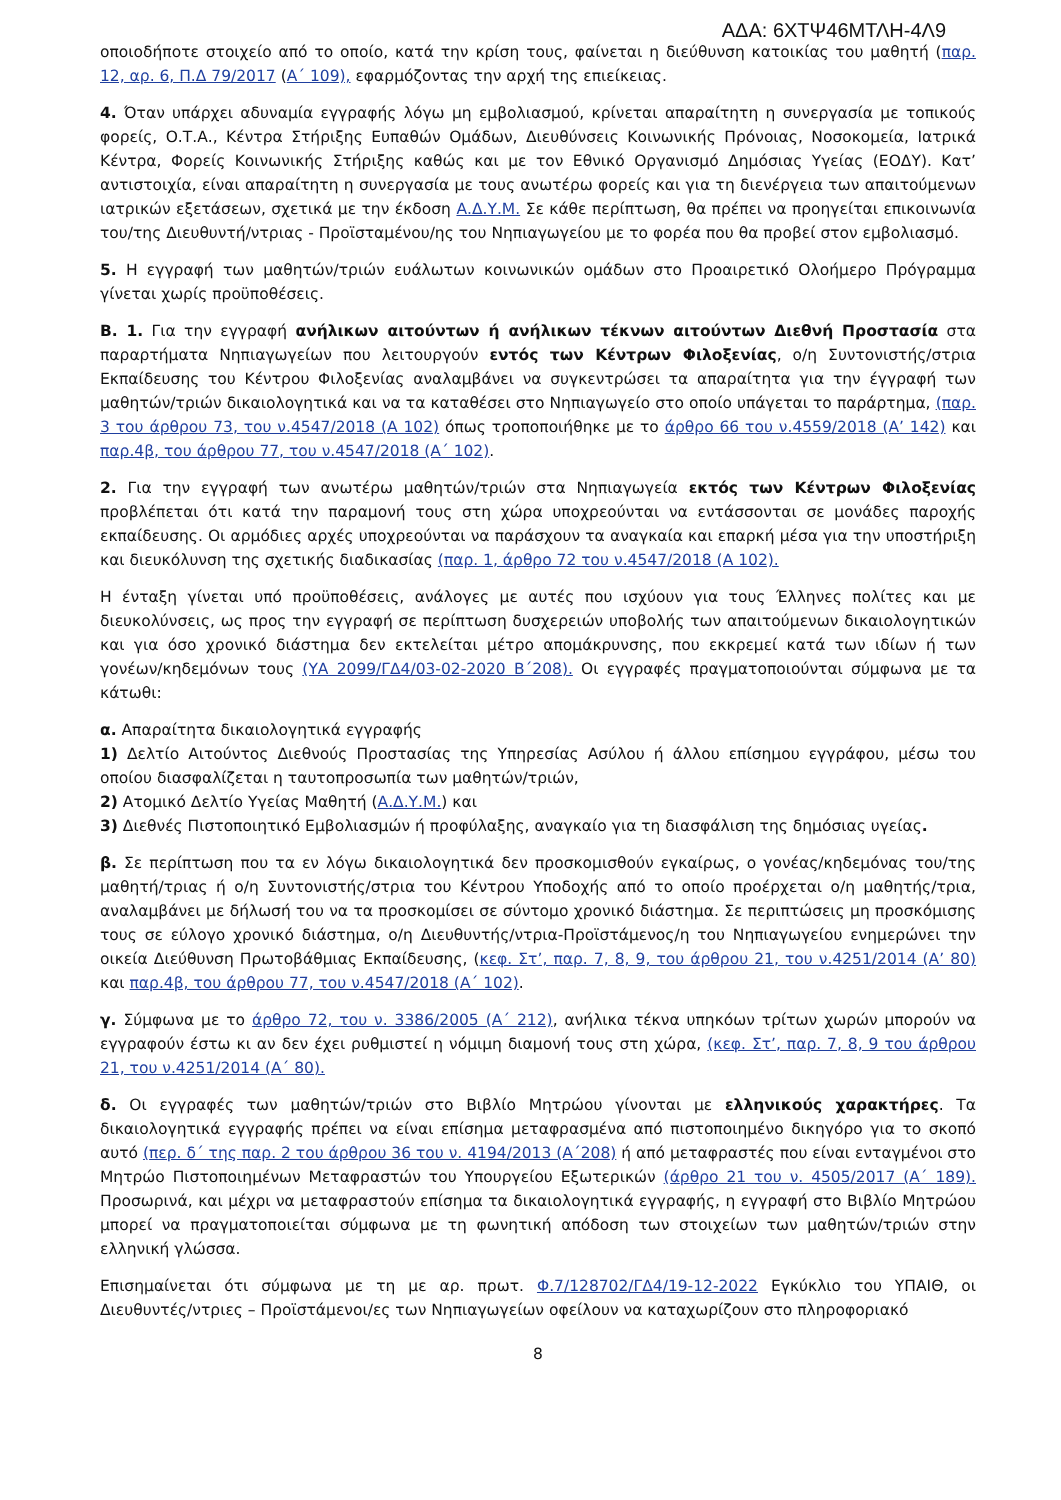ΑΔΑ: 6ΧΤΨ46ΜΤΛΗ-4Λ9
οποιοδήποτε στοιχείο από το οποίο, κατά την κρίση τους, φαίνεται η διεύθυνση κατοικίας του μαθητή (παρ. 12, αρ. 6, Π.Δ 79/2017 (Α΄ 109), εφαρμόζοντας την αρχή της επιείκειας.
4. Όταν υπάρχει αδυναμία εγγραφής λόγω μη εμβολιασμού, κρίνεται απαραίτητη η συνεργασία με τοπικούς φορείς, Ο.Τ.Α., Κέντρα Στήριξης Ευπαθών Ομάδων, Διευθύνσεις Κοινωνικής Πρόνοιας, Νοσοκομεία, Ιατρικά Κέντρα, Φορείς Κοινωνικής Στήριξης καθώς και με τον Εθνικό Οργανισμό Δημόσιας Υγείας (ΕΟΔΥ). Κατ’ αντιστοιχία, είναι απαραίτητη η συνεργασία με τους ανωτέρω φορείς και για τη διενέργεια των απαιτούμενων ιατρικών εξετάσεων, σχετικά με την έκδοση Α.Δ.Υ.Μ. Σε κάθε περίπτωση, θα πρέπει να προηγείται επικοινωνία του/της Διευθυντή/ντριας - Προϊσταμένου/ης του Νηπιαγωγείου με το φορέα που θα προβεί στον εμβολιασμό.
5. Η εγγραφή των μαθητών/τριών ευάλωτων κοινωνικών ομάδων στο Προαιρετικό Ολοήμερο Πρόγραμμα γίνεται χωρίς προϋποθέσεις.
Β. 1. Για την εγγραφή ανήλικων αιτούντων ή ανήλικων τέκνων αιτούντων Διεθνή Προστασία στα παραρτήματα Νηπιαγωγείων που λειτουργούν εντός των Κέντρων Φιλοξενίας, ο/η Συντονιστής/στρια Εκπαίδευσης του Κέντρου Φιλοξενίας αναλαμβάνει να συγκεντρώσει τα απαραίτητα για την έγγραφή των μαθητών/τριών δικαιολογητικά και να τα καταθέσει στο Νηπιαγωγείο στο οποίο υπάγεται το παράρτημα, (παρ. 3 του άρθρου 73, του ν.4547/2018 (Α 102) όπως τροποποιήθηκε με το άρθρο 66 του ν.4559/2018 (Α’ 142) και παρ.4β, του άρθρου 77, του ν.4547/2018 (Α΄ 102).
2. Για την εγγραφή των ανωτέρω μαθητών/τριών στα Νηπιαγωγεία εκτός των Κέντρων Φιλοξενίας προβλέπεται ότι κατά την παραμονή τους στη χώρα υποχρεούνται να εντάσσονται σε μονάδες παροχής εκπαίδευσης. Οι αρμόδιες αρχές υποχρεούνται να παράσχουν τα αναγκαία και επαρκή μέσα για την υποστήριξη και διευκόλυνση της σχετικής διαδικασίας (παρ. 1, άρθρο 72 του ν.4547/2018 (Α 102).
Η ένταξη γίνεται υπό προϋποθέσεις, ανάλογες με αυτές που ισχύουν για τους Έλληνες πολίτες και με διευκολύνσεις, ως προς την εγγραφή σε περίπτωση δυσχερειών υποβολής των απαιτούμενων δικαιολογητικών και για όσο χρονικό διάστημα δεν εκτελείται μέτρο απομάκρυνσης, που εκκρεμεί κατά των ιδίων ή των γονέων/κηδεμόνων τους (ΥΑ 2099/ΓΔ4/03-02-2020 Β΄208). Οι εγγραφές πραγματοποιούνται σύμφωνα με τα κάτωθι:
α. Απαραίτητα δικαιολογητικά εγγραφής
1) Δελτίο Αιτούντος Διεθνούς Προστασίας της Υπηρεσίας Ασύλου ή άλλου επίσημου εγγράφου, μέσω του οποίου διασφαλίζεται η ταυτοπροσωπία των μαθητών/τριών,
2) Ατομικό Δελτίο Υγείας Μαθητή (Α.Δ.Υ.Μ.) και
3) Διεθνές Πιστοποιητικό Εμβολιασμών ή προφύλαξης, αναγκαίο για τη διασφάλιση της δημόσιας υγείας.
β. Σε περίπτωση που τα εν λόγω δικαιολογητικά δεν προσκομισθούν εγκαίρως, ο γονέας/κηδεμόνας του/της μαθητή/τριας ή ο/η Συντονιστής/στρια του Κέντρου Υποδοχής από το οποίο προέρχεται ο/η μαθητής/τρια, αναλαμβάνει με δήλωσή του να τα προσκομίσει σε σύντομο χρονικό διάστημα. Σε περιπτώσεις μη προσκόμισης τους σε εύλογο χρονικό διάστημα, ο/η Διευθυντής/ντρια-Προϊστάμενος/η του Νηπιαγωγείου ενημερώνει την οικεία Διεύθυνση Πρωτοβάθμιας Εκπαίδευσης, (κεφ. Στ’, παρ. 7, 8, 9, του άρθρου 21, του ν.4251/2014 (Α’ 80) και παρ.4β, του άρθρου 77, του ν.4547/2018 (Α΄ 102).
γ. Σύμφωνα με το άρθρο 72, του ν. 3386/2005 (Α΄ 212), ανήλικα τέκνα υπηκόων τρίτων χωρών μπορούν να εγγραφούν έστω κι αν δεν έχει ρυθμιστεί η νόμιμη διαμονή τους στη χώρα, (κεφ. Στ’, παρ. 7, 8, 9 του άρθρου 21, του ν.4251/2014 (Α΄ 80).
δ. Οι εγγραφές των μαθητών/τριών στο Βιβλίο Μητρώου γίνονται με ελληνικούς χαρακτήρες. Τα δικαιολογητικά εγγραφής πρέπει να είναι επίσημα μεταφρασμένα από πιστοποιημένο δικηγόρο για το σκοπό αυτό (περ. δ΄ της παρ. 2 του άρθρου 36 του ν. 4194/2013 (Α΄208) ή από μεταφραστές που είναι ενταγμένοι στο Μητρώο Πιστοποιημένων Μεταφραστών του Υπουργείου Εξωτερικών (άρθρο 21 του ν. 4505/2017 (Α΄ 189). Προσωρινά, και μέχρι να μεταφραστούν επίσημα τα δικαιολογητικά εγγραφής, η εγγραφή στο Βιβλίο Μητρώου μπορεί να πραγματοποιείται σύμφωνα με τη φωνητική απόδοση των στοιχείων των μαθητών/τριών στην ελληνική γλώσσα.
Επισημαίνεται ότι σύμφωνα με τη με αρ. πρωτ. Φ.7/128702/ΓΔ4/19-12-2022 Εγκύκλιο του ΥΠΑΙΘ, οι Διευθυντές/ντριες – Προϊστάμενοι/ες των Νηπιαγωγείων οφείλουν να καταχωρίζουν στο πληροφοριακό
8